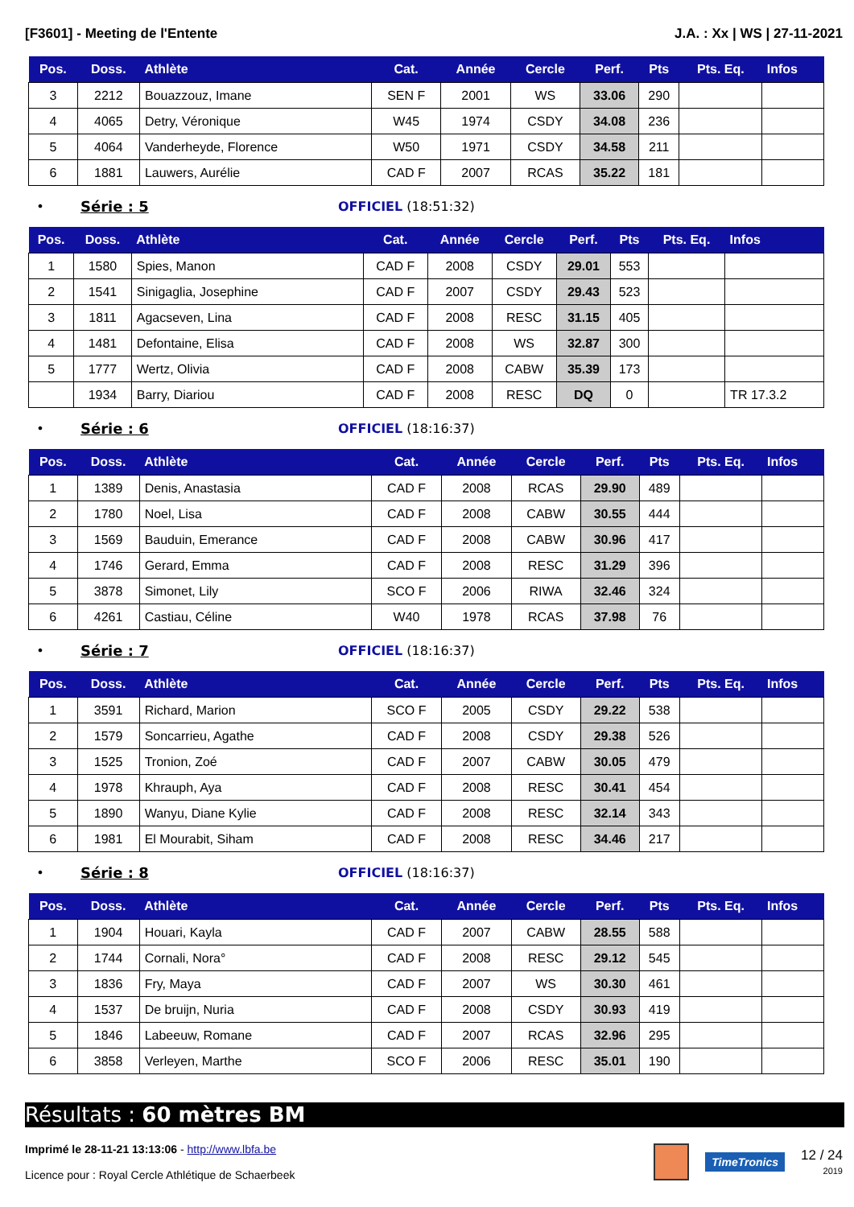[F3601] - Meeting de l'Entente J.A. : Xx | WS | 27-11-2021
| Pos. | Doss. | Athlète | Cat. | Année | Cercle | Perf. | Pts | Pts. Eq. | Infos |
| --- | --- | --- | --- | --- | --- | --- | --- | --- | --- |
| 3 | 2212 | Bouazzouz, Imane | SEN F | 2001 | WS | 33.06 | 290 | | |
| 4 | 4065 | Detry, Véronique | W45 | 1974 | CSDY | 34.08 | 236 | | |
| 5 | 4064 | Vanderheyde, Florence | W50 | 1971 | CSDY | 34.58 | 211 | | |
| 6 | 1881 | Lauwers, Aurélie | CAD F | 2007 | RCAS | 35.22 | 181 | | |
• Série : 5 OFFICIEL (18:51:32)
| Pos. | Doss. | Athlète | Cat. | Année | Cercle | Perf. | Pts | Pts. Eq. | Infos |
| --- | --- | --- | --- | --- | --- | --- | --- | --- | --- |
| 1 | 1580 | Spies, Manon | CAD F | 2008 | CSDY | 29.01 | 553 | | |
| 2 | 1541 | Sinigaglia, Josephine | CAD F | 2007 | CSDY | 29.43 | 523 | | |
| 3 | 1811 | Agacseven, Lina | CAD F | 2008 | RESC | 31.15 | 405 | | |
| 4 | 1481 | Defontaine, Elisa | CAD F | 2008 | WS | 32.87 | 300 | | |
| 5 | 1777 | Wertz, Olivia | CAD F | 2008 | CABW | 35.39 | 173 | | |
| | 1934 | Barry, Diariou | CAD F | 2008 | RESC | DQ | 0 | | TR 17.3.2 |
• Série : 6 OFFICIEL (18:16:37)
| Pos. | Doss. | Athlète | Cat. | Année | Cercle | Perf. | Pts | Pts. Eq. | Infos |
| --- | --- | --- | --- | --- | --- | --- | --- | --- | --- |
| 1 | 1389 | Denis, Anastasia | CAD F | 2008 | RCAS | 29.90 | 489 | | |
| 2 | 1780 | Noel, Lisa | CAD F | 2008 | CABW | 30.55 | 444 | | |
| 3 | 1569 | Bauduin, Emerance | CAD F | 2008 | CABW | 30.96 | 417 | | |
| 4 | 1746 | Gerard, Emma | CAD F | 2008 | RESC | 31.29 | 396 | | |
| 5 | 3878 | Simonet, Lily | SCO F | 2006 | RIWA | 32.46 | 324 | | |
| 6 | 4261 | Castiau, Céline | W40 | 1978 | RCAS | 37.98 | 76 | | |
• Série : 7 OFFICIEL (18:16:37)
| Pos. | Doss. | Athlète | Cat. | Année | Cercle | Perf. | Pts | Pts. Eq. | Infos |
| --- | --- | --- | --- | --- | --- | --- | --- | --- | --- |
| 1 | 3591 | Richard, Marion | SCO F | 2005 | CSDY | 29.22 | 538 | | |
| 2 | 1579 | Soncarrieu, Agathe | CAD F | 2008 | CSDY | 29.38 | 526 | | |
| 3 | 1525 | Tronion, Zoé | CAD F | 2007 | CABW | 30.05 | 479 | | |
| 4 | 1978 | Khrauph, Aya | CAD F | 2008 | RESC | 30.41 | 454 | | |
| 5 | 1890 | Wanyu, Diane Kylie | CAD F | 2008 | RESC | 32.14 | 343 | | |
| 6 | 1981 | El Mourabit, Siham | CAD F | 2008 | RESC | 34.46 | 217 | | |
• Série : 8 OFFICIEL (18:16:37)
| Pos. | Doss. | Athlète | Cat. | Année | Cercle | Perf. | Pts | Pts. Eq. | Infos |
| --- | --- | --- | --- | --- | --- | --- | --- | --- | --- |
| 1 | 1904 | Houari, Kayla | CAD F | 2007 | CABW | 28.55 | 588 | | |
| 2 | 1744 | Cornali, Nora° | CAD F | 2008 | RESC | 29.12 | 545 | | |
| 3 | 1836 | Fry, Maya | CAD F | 2007 | WS | 30.30 | 461 | | |
| 4 | 1537 | De bruijn, Nuria | CAD F | 2008 | CSDY | 30.93 | 419 | | |
| 5 | 1846 | Labeeuw, Romane | CAD F | 2007 | RCAS | 32.96 | 295 | | |
| 6 | 3858 | Verleyen, Marthe | SCO F | 2006 | RESC | 35.01 | 190 | | |
Résultats : 60 mètres BM
Imprimé le 28-11-21 13:13:06 - http://www.lbfa.be
Licence pour : Royal Cercle Athlétique de Schaerbeek
TimeTronics
12 / 24
2019